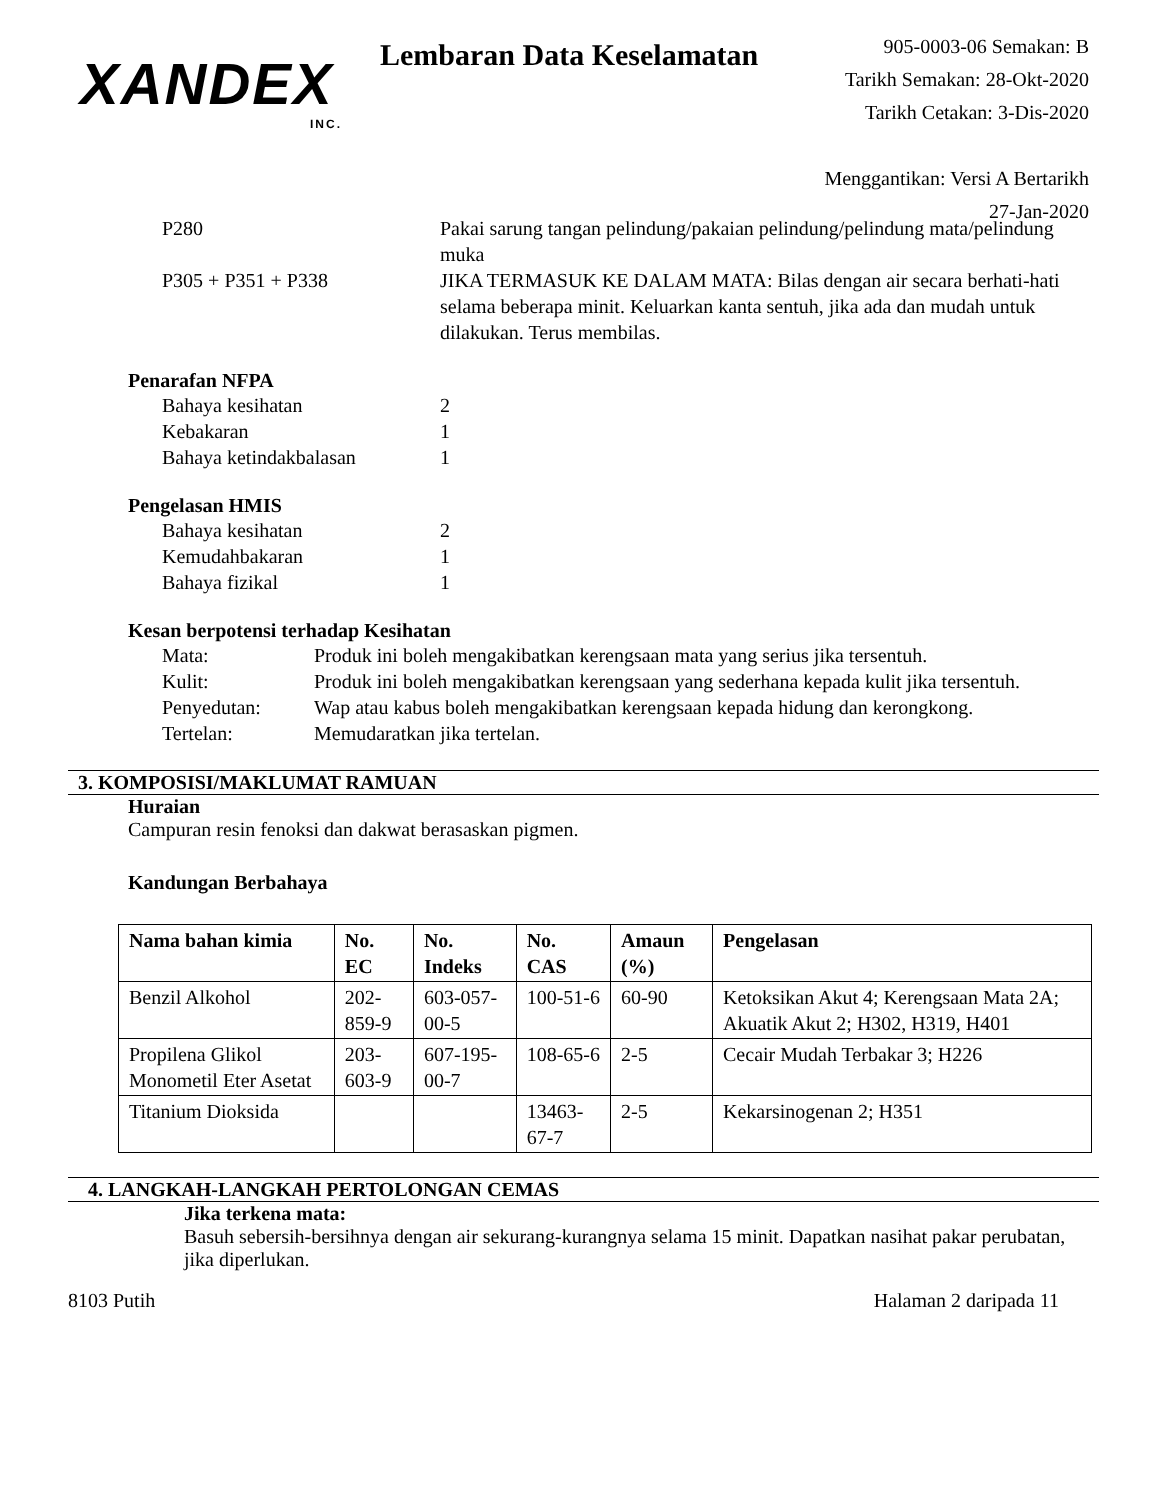XANDEX
INC.
Lembaran Data Keselamatan
905-0003-06 Semakan: B
Tarikh Semakan: 28-Okt-2020
Tarikh Cetakan: 3-Dis-2020
Menggantikan: Versi A Bertarikh 27-Jan-2020
P280 Pakai sarung tangan pelindung/pakaian pelindung/pelindung mata/pelindung muka
P305 + P351 + P338 JIKA TERMASUK KE DALAM MATA: Bilas dengan air secara berhati-hati selama beberapa minit. Keluarkan kanta sentuh, jika ada dan mudah untuk dilakukan. Terus membilas.
Penarafan NFPA
Bahaya kesihatan 2
Kebakaran 1
Bahaya ketindakbalasan 1
Pengelasan HMIS
Bahaya kesihatan 2
Kemudahbakaran 1
Bahaya fizikal 1
Kesan berpotensi terhadap Kesihatan
Mata: Produk ini boleh mengakibatkan kerengsaan mata yang serius jika tersentuh.
Kulit: Produk ini boleh mengakibatkan kerengsaan yang sederhana kepada kulit jika tersentuh.
Penyedutan: Wap atau kabus boleh mengakibatkan kerengsaan kepada hidung dan kerongkong.
Tertelan: Memudaratkan jika tertelan.
3. KOMPOSISI/MAKLUMAT RAMUAN
Huraian
Campuran resin fenoksi dan dakwat berasaskan pigmen.
Kandungan Berbahaya
| Nama bahan kimia | No. EC | No. Indeks | No. CAS | Amaun (%) | Pengelasan |
| --- | --- | --- | --- | --- | --- |
| Benzil Alkohol | 202-859-9 | 603-057-00-5 | 100-51-6 | 60-90 | Ketoksikan Akut 4; Kerengsaan Mata 2A; Akuatik Akut 2; H302, H319, H401 |
| Propilena Glikol Monometil Eter Asetat | 203-603-9 | 607-195-00-7 | 108-65-6 | 2-5 | Cecair Mudah Terbakar 3; H226 |
| Titanium Dioksida | | | 13463-67-7 | 2-5 | Kekarsinogenan 2; H351 |
4. LANGKAH-LANGKAH PERTOLONGAN CEMAS
Jika terkena mata:
Basuh sebersih-bersihnya dengan air sekurang-kurangnya selama 15 minit. Dapatkan nasihat pakar perubatan, jika diperlukan.
8103 Putih Halaman 2 daripada 11